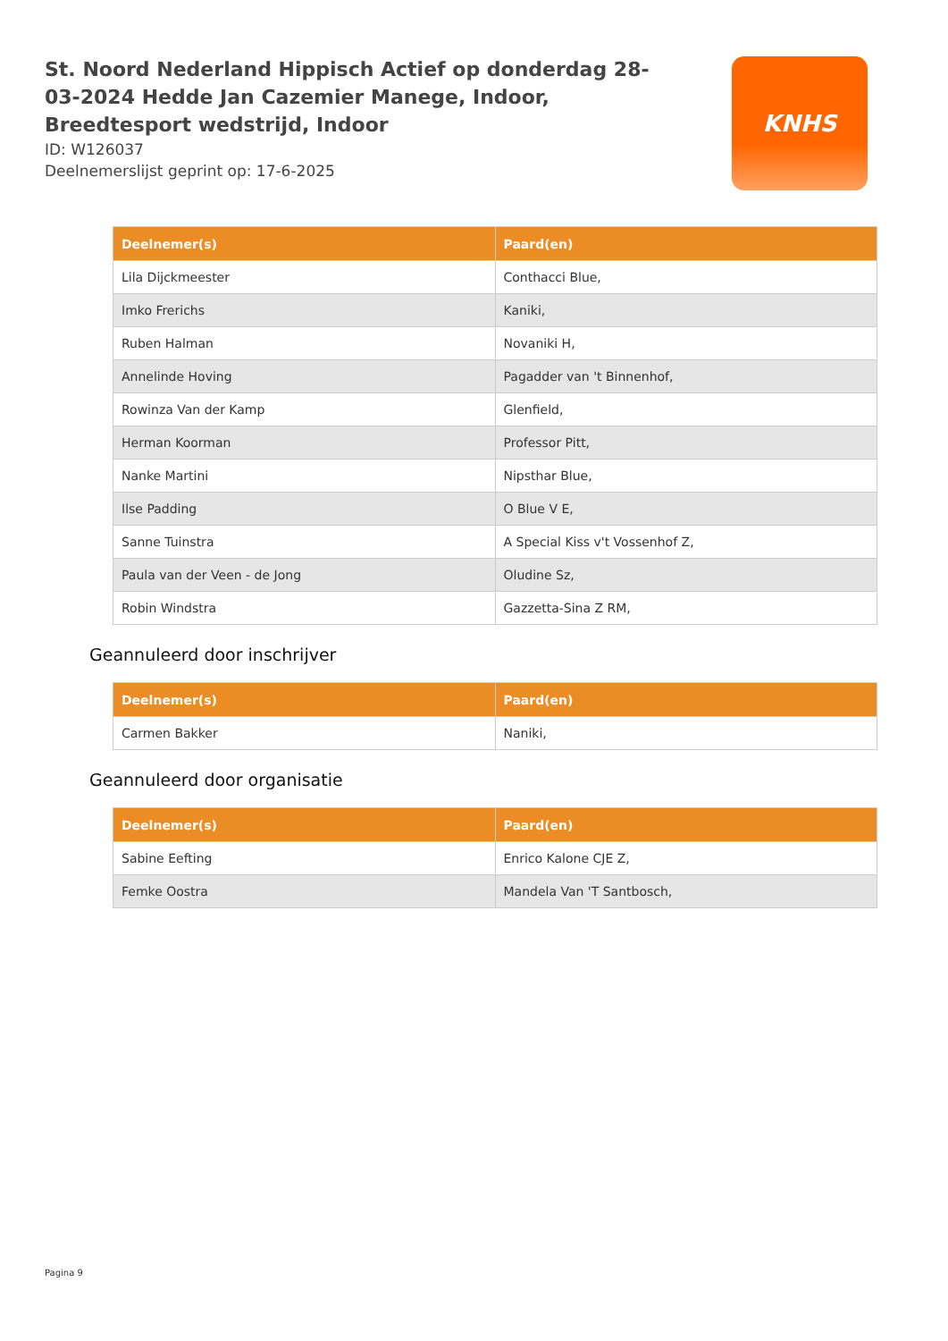St. Noord Nederland Hippisch Actief op donderdag 28-03-2024 Hedde Jan Cazemier Manege, Indoor, Breedtesport wedstrijd, Indoor
ID: W126037
Deelnemerslijst geprint op: 17-6-2025
KNHS
| Deelnemer(s) | Paard(en) |
| --- | --- |
| Lila Dijckmeester | Conthacci Blue, |
| Imko Frerichs | Kaniki, |
| Ruben Halman | Novaniki H, |
| Annelinde Hoving | Pagadder van 't Binnenhof, |
| Rowinza Van der Kamp | Glenfield, |
| Herman Koorman | Professor Pitt, |
| Nanke Martini | Nipsthar Blue, |
| Ilse Padding | O Blue V E, |
| Sanne Tuinstra | A Special Kiss v't Vossenhof Z, |
| Paula van der Veen - de Jong | Oludine Sz, |
| Robin Windstra | Gazzetta-Sina Z RM, |
Geannuleerd door inschrijver
| Deelnemer(s) | Paard(en) |
| --- | --- |
| Carmen Bakker | Naniki, |
Geannuleerd door organisatie
| Deelnemer(s) | Paard(en) |
| --- | --- |
| Sabine Eefting | Enrico Kalone CJE Z, |
| Femke Oostra | Mandela Van 'T Santbosch, |
Pagina 9